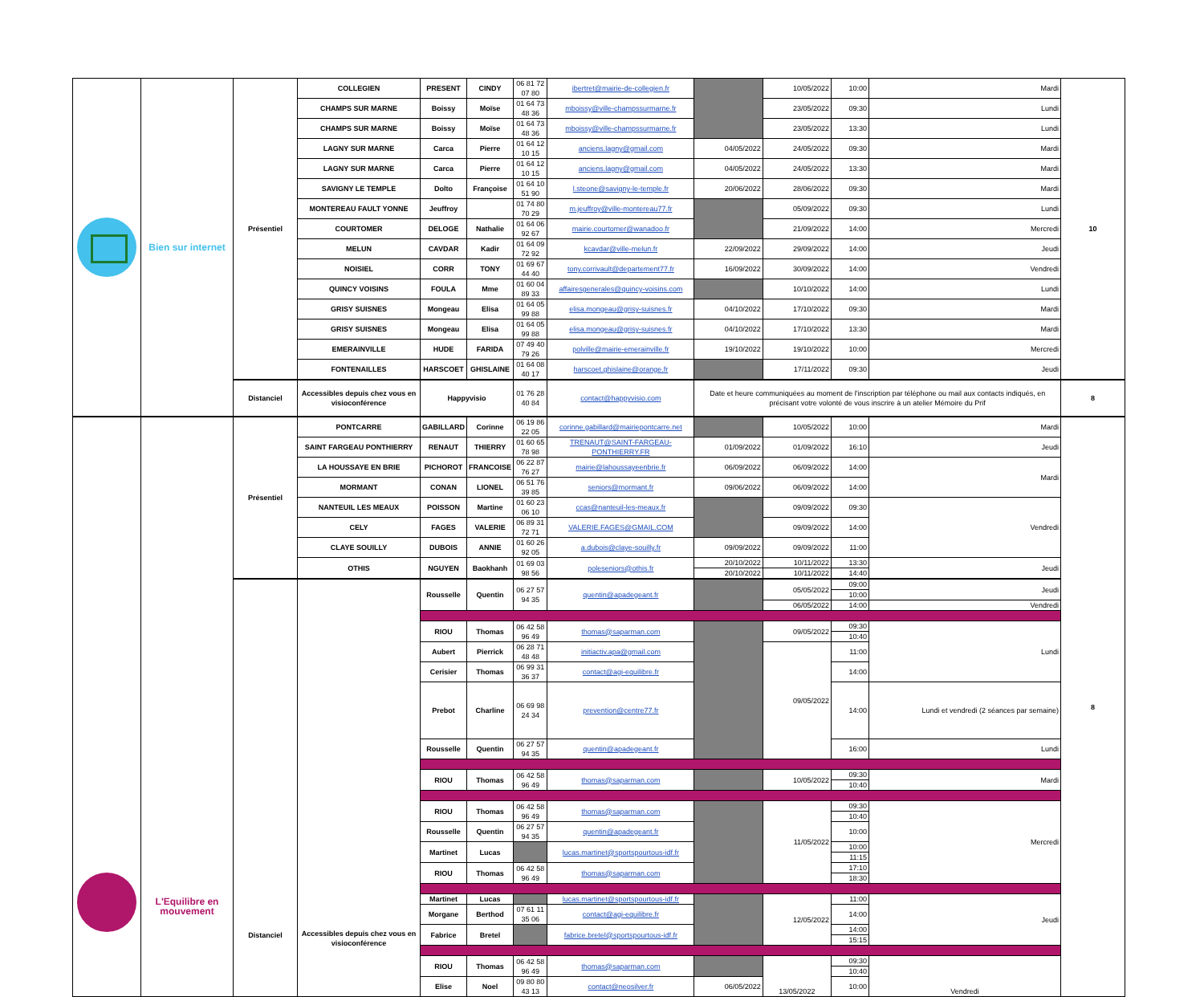| | Bien sur internet | Présentiel | COLLEGIEN | PRESENT | CINDY | 06 81 72 07 80 | ibertret@mairie-de-collegien.fr | | 10/05/2022 | 10:00 | Mardi | 10 |
| | | | CHAMPS SUR MARNE | Boissy | Moïse | 01 64 73 48 36 | mboissy@ville-champssurmarne.fr | | 23/05/2022 | 09:30 | Lundi | |
| | | | CHAMPS SUR MARNE | Boissy | Moïse | 01 64 73 48 36 | mboissy@ville-champssurmarne.fr | | 23/05/2022 | 13:30 | Lundi | |
| | | | LAGNY SUR MARNE | Carca | Pierre | 01 64 12 10 15 | anciens.lagny@gmail.com | 04/05/2022 | 24/05/2022 | 09:30 | Mardi | |
| | | | LAGNY SUR MARNE | Carca | Pierre | 01 64 12 10 15 | anciens.lagny@gmail.com | 04/05/2022 | 24/05/2022 | 13:30 | Mardi | |
| | | | SAVIGNY LE TEMPLE | Dolto | Françoise | 01 64 10 51 90 | l.steone@savigny-le-temple.fr | 20/06/2022 | 28/06/2022 | 09:30 | Mardi | |
| | | | MONTEREAU FAULT YONNE | Jeuffroy | | 01 74 80 70 29 | m.jeuffroy@ville-montereau77.fr | | 05/09/2022 | 09:30 | Lundi | |
| | | | COURTOMER | DELOGE | Nathalie | 01 64 06 92 67 | mairie.courtomer@wanadoo.fr | | 21/09/2022 | 14:00 | Mercredi | |
| | | | MELUN | CAVDAR | Kadir | 01 64 09 72 92 | kcavdar@ville-melun.fr | 22/09/2022 | 29/09/2022 | 14:00 | Jeudi | |
| | | | NOISIEL | CORR | TONY | 01 69 67 44 40 | tony.corrivault@departement77.fr | 16/09/2022 | 30/09/2022 | 14:00 | Vendredi | |
| | | | QUINCY VOISINS | FOULA | Mme | 01 60 04 89 33 | affairesgenerales@quincy-voisins.com | | 10/10/2022 | 14:00 | Lundi | |
| | | | GRISY SUISNES | Mongeau | Elisa | 01 64 05 99 88 | elisa.mongeau@grisy-suisnes.fr | 04/10/2022 | 17/10/2022 | 09:30 | Mardi | |
| | | | GRISY SUISNES | Mongeau | Elisa | 01 64 05 99 88 | elisa.mongeau@grisy-suisnes.fr | 04/10/2022 | 17/10/2022 | 13:30 | Mardi | |
| | | | EMERAINVILLE | HUDE | FARIDA | 07 49 40 79 26 | polville@mairie-emerainville.fr | 19/10/2022 | 19/10/2022 | 10:00 | Mercredi | |
| | | | FONTENAILLES | HARSCOET | GHISLAINE | 01 64 08 40 17 | harscoet.ghislaine@orange.fr | | 17/11/2022 | 09:30 | Jeudi | |
| | | Distanciel | Accessibles depuis chez vous en visioconférence | Happyvisio | | 01 76 28 40 84 | contact@happyvisio.com | Date et heure communiquées au moment de l'inscription par téléphone ou mail aux contacts indiqués, en précisant votre volonté de vous inscrire à un atelier Mémoire du Prif | | | | 8 |
| | L'Equilibre en mouvement | Présentiel | PONTCARRE | GABILLARD | Corinne | 06 19 86 22 05 | corinne.gabillard@mairiepontcarre.net | | 10/05/2022 | 10:00 | Mardi | 8 |
| | | | SAINT FARGEAU PONTHIERRY | RENAUT | THIERRY | 01 60 65 78 98 | TRENAUT@SAINT-FARGEAU-PONTHIERRY.FR | 01/09/2022 | 01/09/2022 | 16:10 | Jeudi | |
| | | | LA HOUSSAYE EN BRIE | PICHOROT | FRANCOISE | 06 22 87 76 27 | mairie@lahoussayeenbrie.fr | 06/09/2022 | 06/09/2022 | 14:00 | Mardi | |
| | | | MORMANT | CONAN | LIONEL | 06 51 76 39 85 | seniors@mormant.fr | 09/06/2022 | 06/09/2022 | 14:00 | | |
| | | | NANTEUIL LES MEAUX | POISSON | Martine | 01 60 23 06 10 | ccas@nanteuil-les-meaux.fr | | 09/09/2022 | 09:30 | Vendredi | |
| | | | CELY | FAGES | VALERIE | 06 89 31 72 71 | VALERIE.FAGES@GMAIL.COM | | 09/09/2022 | 14:00 | | |
| | | | CLAYE SOUILLY | DUBOIS | ANNIE | 01 60 26 92 05 | a.dubois@claye-souilly.fr | 09/09/2022 | 09/09/2022 | 11:00 | | |
| | | | OTHIS | NGUYEN | Baokhanh | 01 69 03 98 56 | polesenіors@othis.fr | 20/10/2022 | 10/11/2022 | 13:30 | Jeudi | |
| | | | | | | | | 20/10/2022 | 10/11/2022 | 14:40 | | |
| | | Distanciel | Accessibles depuis chez vous en visioconférence | Rousselle | Quentin | 06 27 57 94 35 | quentin@apadegeant.fr | | 05/05/2022 | 09:00 | Jeudi | |
| | | | | | | | | | | 10:00 | | |
| | | | | | | | | | 06/05/2022 | 14:00 | Vendredi | |
| | | | | RIOU | Thomas | 06 42 58 96 49 | thomas@saparman.com | | 09/05/2022 | 09:30 | Lundi | |
| | | | | | | | | | | 10:40 | | |
| | | | | Aubert | Pierrick | 06 28 71 48 48 | initiactiv.apa@gmail.com | | 09/05/2022 | 11:00 | | |
| | | | | Cerisier | Thomas | 06 99 31 36 37 | contact@agi-equilibre.fr | | | 14:00 | | |
| | | | | Prebot | Charline | 06 69 98 24 34 | prevention@centre77.fr | | | 14:00 | Lundi et vendredi (2 séances par semaine) | |
| | | | | Rousselle | Quentin | 06 27 57 94 35 | quentin@apadegeant.fr | | | 16:00 | Lundi | |
| | | | | RIOU | Thomas | 06 42 58 96 49 | thomas@saparman.com | | 10/05/2022 | 09:30 | Mardi | |
| | | | | | | | | | | 10:40 | | |
| | | | | RIOU | Thomas | 06 42 58 96 49 | thomas@saparman.com | | 11/05/2022 | 09:30 | Mercredi | |
| | | | | | | | | | | 10:40 | | |
| | | | | Rousselle | Quentin | 06 27 57 94 35 | quentin@apadegeant.fr | | | 10:00 | | |
| | | | | Martinet | Lucas | | lucas.martinet@sportspourtous-idf.fr | | | 10:00 | | |
| | | | | | | | | | | 11:15 | | |
| | | | | RIOU | Thomas | 06 42 58 96 49 | thomas@saparman.com | | | 17:10 | | |
| | | | | | | | | | | 18:30 | | |
| | | | | Martinet | Lucas | | lucas.martinet@sportspourtous-idf.fr | | 12/05/2022 | 11:00 | Jeudi | |
| | | | | Morgane | Berthod | 07 61 11 35 06 | contact@agi-equilibre.fr | | | 14:00 | | |
| | | | | Fabrice | Bretel | | fabrice.bretel@sportspourtous-idf.fr | | | 14:00 | | |
| | | | | | | | | | | 15:15 | | |
| | | | | RIOU | Thomas | 06 42 58 96 49 | thomas@saparman.com | | 13/05/2022 | 09:30 | Vendredi | |
| | | | | | | | | | | 10:40 | | |
| | | | | Elise | Noel | 09 80 80 43 13 | contact@neosilver.fr | 06/05/2022 | | 10:00 | | |